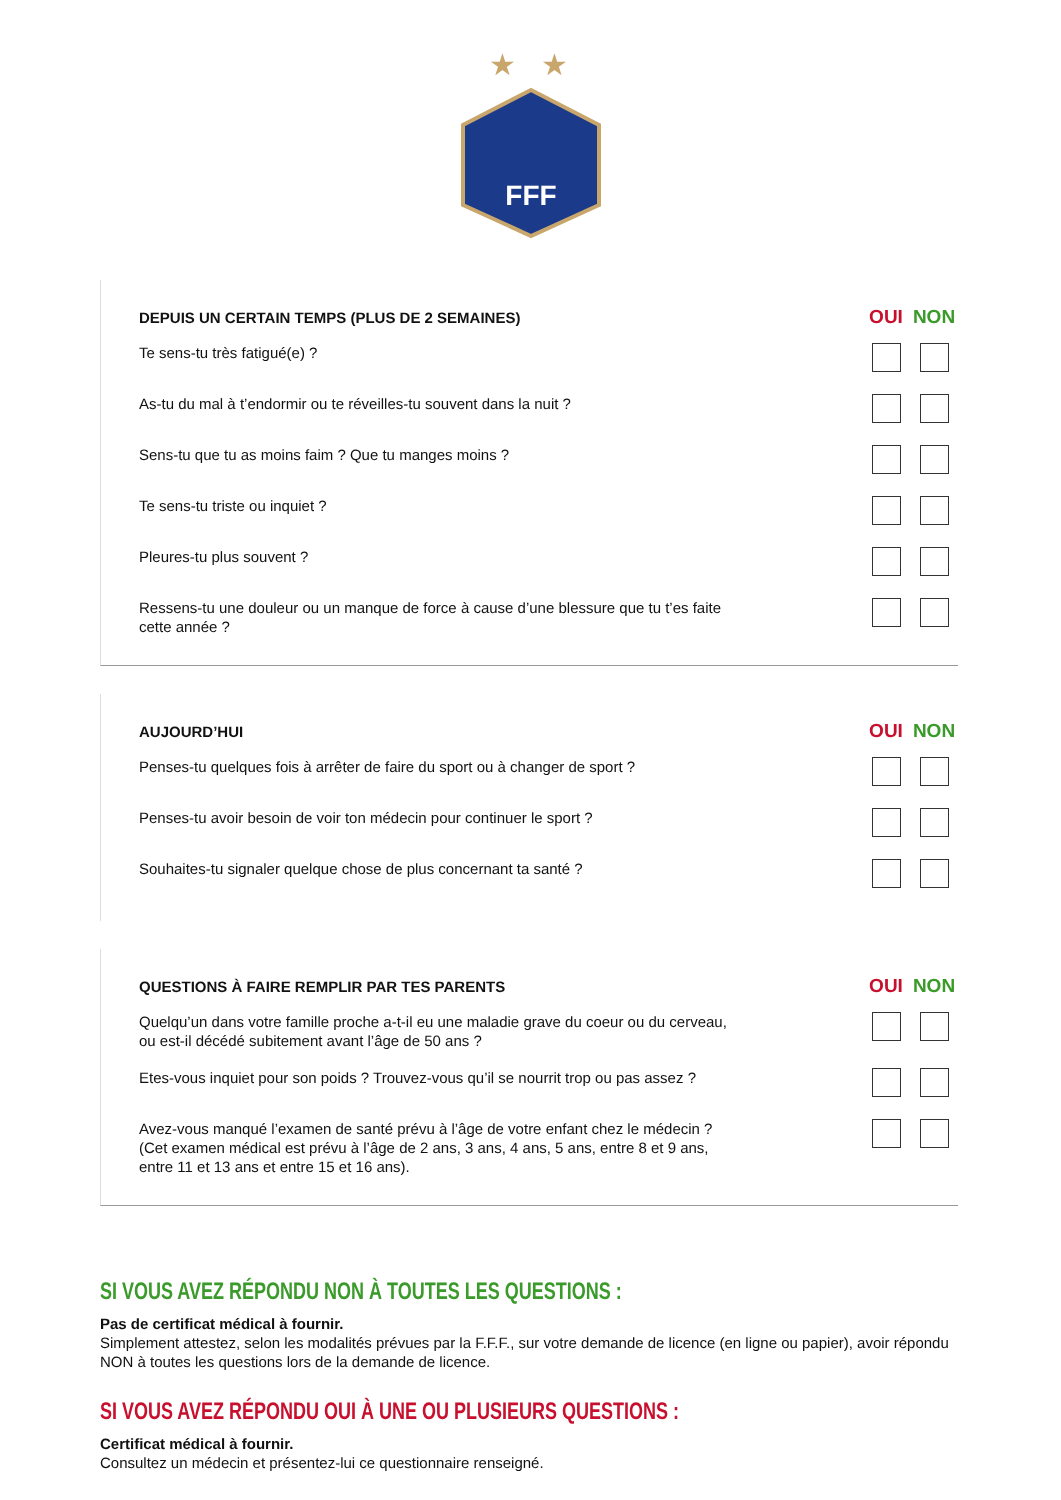★
★
FFF
| DEPUIS UN CERTAIN TEMPS (PLUS DE 2 SEMAINES) | OUI | NON |
| --- | --- | --- |
| Te sens-tu très fatigué(e) ? | | |
| As-tu du mal à t’endormir ou te réveilles-tu souvent dans la nuit ? | | |
| Sens-tu que tu as moins faim ? Que tu manges moins ? | | |
| Te sens-tu triste ou inquiet ? | | |
| Pleures-tu plus souvent ? | | |
| Ressens-tu une douleur ou un manque de force à cause d’une blessure que tu t’es faite cette année ? | | |
| AUJOURD’HUI | OUI | NON |
| --- | --- | --- |
| Penses-tu quelques fois à arrêter de faire du sport ou à changer de sport ? | | |
| Penses-tu avoir besoin de voir ton médecin pour continuer le sport ? | | |
| Souhaites-tu signaler quelque chose de plus concernant ta santé ? | | |
| QUESTIONS À FAIRE REMPLIR PAR TES PARENTS | OUI | NON |
| --- | --- | --- |
| Quelqu’un dans votre famille proche a-t-il eu une maladie grave du coeur ou du cerveau, ou est-il décédé subitement avant l’âge de 50 ans ? | | |
| Etes-vous inquiet pour son poids ? Trouvez-vous qu’il se nourrit trop ou pas assez ? | | |
| Avez-vous manqué l’examen de santé prévu à l’âge de votre enfant chez le médecin ? (Cet examen médical est prévu à l’âge de 2 ans, 3 ans, 4 ans, 5 ans, entre 8 et 9 ans, entre 11 et 13 ans et entre 15 et 16 ans). | | |
SI VOUS AVEZ RÉPONDU NON À TOUTES LES QUESTIONS :
Pas de certificat médical à fournir.
Simplement attestez, selon les modalités prévues par la F.F.F., sur votre demande de licence (en ligne ou papier), avoir répondu NON à toutes les questions lors de la demande de licence.
SI VOUS AVEZ RÉPONDU OUI À UNE OU PLUSIEURS QUESTIONS :
Certificat médical à fournir.
Consultez un médecin et présentez-lui ce questionnaire renseigné.